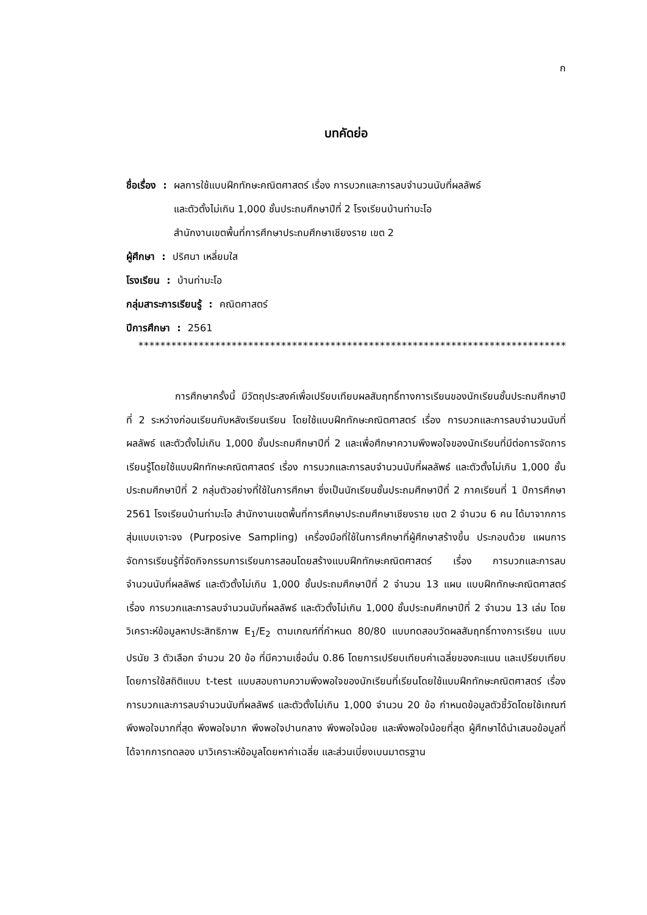ก
บทคัดย่อ
ชื่อเรื่อง : ผลการใช้แบบฝึกทักษะคณิตศาสตร์ เรื่อง การบวกและการลบจำนวนนับที่ผลลัพธ์
และตัวตั้งไม่เกิน 1,000 ชั้นประถมศึกษาปีที่ 2 โรงเรียนบ้านท่ามะโอ
สำนักงานเขตพื้นที่การศึกษาประถมศึกษาเชียงราย เขต 2
ผู้ศึกษา : ปริศนา เหลี่ยมใส
โรงเรียน : บ้านท่ามะโอ
กลุ่มสาระการเรียนรู้ : คณิตศาสตร์
ปีการศึกษา : 2561
*****************************************************************************************
การศึกษาครั้งนี้ มีวัตถุประสงค์เพื่อเปรียบเทียบผลสัมฤทธิ์ทางการเรียนของนักเรียนชั้นประถมศึกษาปีที่ 2 ระหว่างก่อนเรียนกับหลังเรียนเรียน โดยใช้แบบฝึกทักษะคณิตศาสตร์ เรื่อง การบวกและการลบจำนวนนับที่ผลลัพธ์ และตัวตั้งไม่เกิน 1,000 ชั้นประถมศึกษาปีที่ 2 และเพื่อศึกษาความพึงพอใจของนักเรียนที่มีต่อการจัดการเรียนรู้โดยใช้แบบฝึกทักษะคณิตศาสตร์ เรื่อง การบวกและการลบจำนวนนับที่ผลลัพธ์ และตัวตั้งไม่เกิน 1,000 ชั้นประถมศึกษาปีที่ 2 กลุ่มตัวอย่างที่ใช้ในการศึกษา ซึ่งเป็นนักเรียนชั้นประถมศึกษาปีที่ 2 ภาคเรียนที่ 1 ปีการศึกษา 2561 โรงเรียนบ้านท่ามะโอ สำนักงานเขตพื้นที่การศึกษาประถมศึกษาเชียงราย เขต 2 จำนวน 6 คน ได้มาจากการสุ่มแบบเจาะจง (Purposive Sampling) เครื่องมือที่ใช้ในการศึกษาที่ผู้ศึกษาสร้างขึ้น ประกอบด้วย แผนการจัดการเรียนรู้ที่จัดกิจกรรมการเรียนการสอนโดยสร้างแบบฝึกทักษะคณิตศาสตร์ เรื่อง การบวกและการลบจำนวนนับที่ผลลัพธ์ และตัวตั้งไม่เกิน 1,000 ชั้นประถมศึกษาปีที่ 2 จำนวน 13 แผน แบบฝึกทักษะคณิตศาสตร์ เรื่อง การบวกและการลบจำนวนนับที่ผลลัพธ์ และตัวตั้งไม่เกิน 1,000 ชั้นประถมศึกษาปีที่ 2 จำนวน 13 เล่ม โดยวิเคราะห์ข้อมูลหาประสิทธิภาพ E<sub>1</sub>/E<sub>2</sub> ตามเกณฑ์ที่กำหนด 80/80 แบบทดสอบวัดผลสัมฤทธิ์ทางการเรียน แบบปรนัย 3 ตัวเลือก จำนวน 20 ข้อ ที่มีความเชื่อมั่น 0.86 โดยการเปรียบเทียบค่าเฉลี่ยของคะแนน และเปรียบเทียบโดยการใช้สถิติแบบ t-test แบบสอบถามความพึงพอใจของนักเรียนที่เรียนโดยใช้แบบฝึกทักษะคณิตศาสตร์ เรื่อง การบวกและการลบจำนวนนับที่ผลลัพธ์ และตัวตั้งไม่เกิน 1,000 จำนวน 20 ข้อ กำหนดข้อมูลตัวชี้วัดโดยใช้เกณฑ์ พึงพอใจมากที่สุด พึงพอใจมาก พึงพอใจปานกลาง พึงพอใจน้อย และพึงพอใจน้อยที่สุด ผู้ศึกษาได้นำเสนอข้อมูลที่ได้จากการทดลอง มาวิเคราะห์ข้อมูลโดยหาค่าเฉลี่ย และส่วนเบี่ยงเบนมาตรฐาน